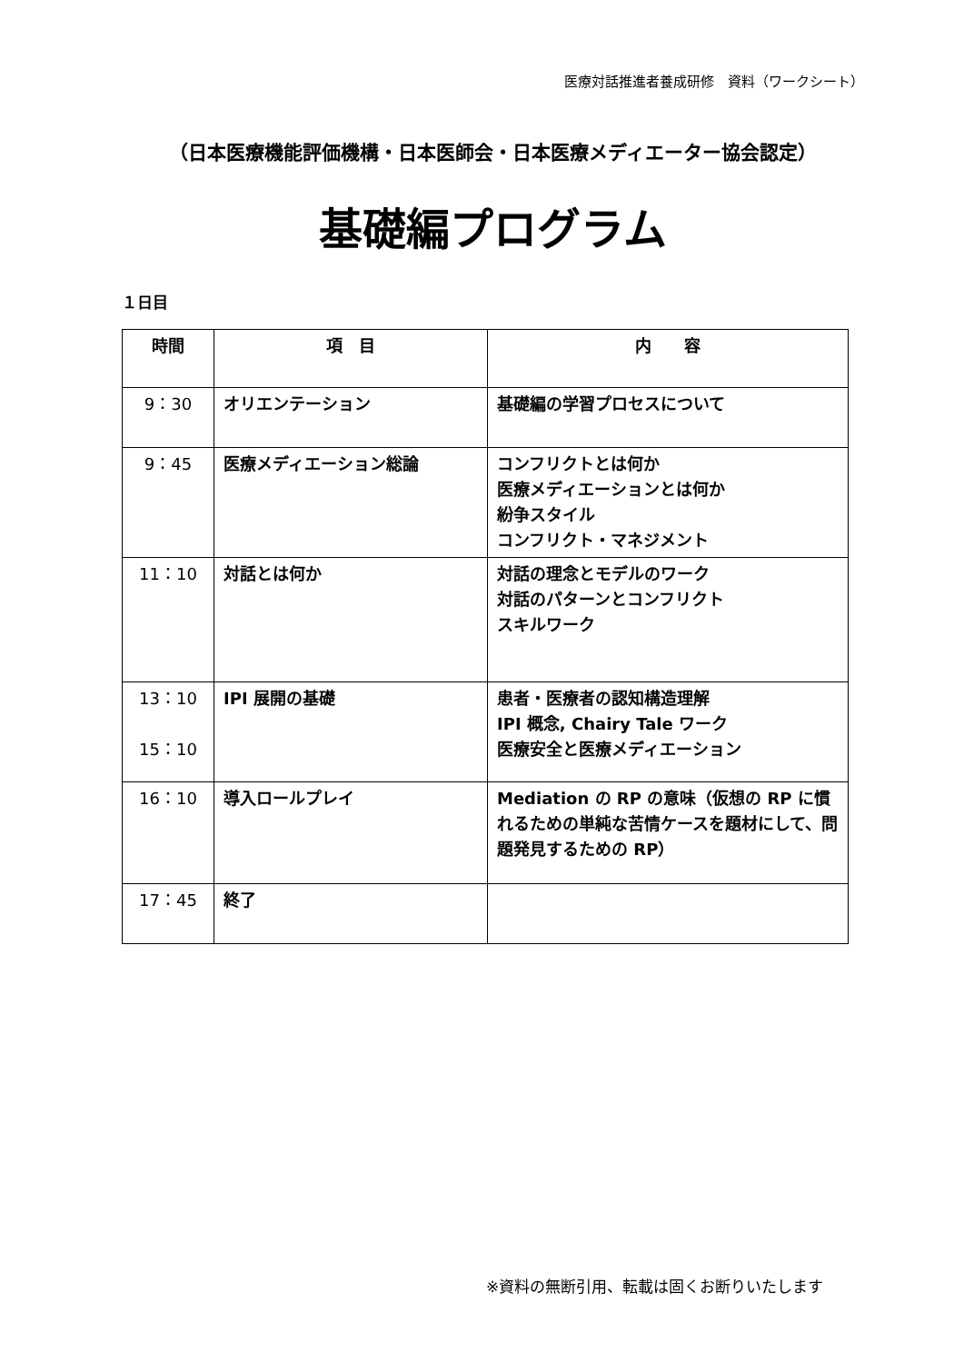医療対話推進者養成研修　資料（ワークシート）
（日本医療機能評価機構・日本医師会・日本医療メディエーター協会認定）
基礎編プログラム
１日目
| 時間 | 項 目 | 内 容 |
| --- | --- | --- |
| 9：30 | オリエンテーション | 基礎編の学習プロセスについて |
| 9：45 | 医療メディエーション総論 | コンフリクトとは何か 医療メディエーションとは何か 紛争スタイル コンフリクト・マネジメント |
| 11：10 | 対話とは何か | 対話の理念とモデルのワーク 対話のパターンとコンフリクト スキルワーク |
| 13：10 15：10 | IPI 展開の基礎 | 患者・医療者の認知構造理解 IPI 概念, Chairy Tale ワーク 医療安全と医療メディエーション |
| 16：10 | 導入ロールプレイ | Mediation の RP の意味（仮想の RP に慣れるための単純な苦情ケースを題材にして、問題発見するための RP） |
| 17：45 | 終了 | |
※資料の無断引用、転載は固くお断りいたします